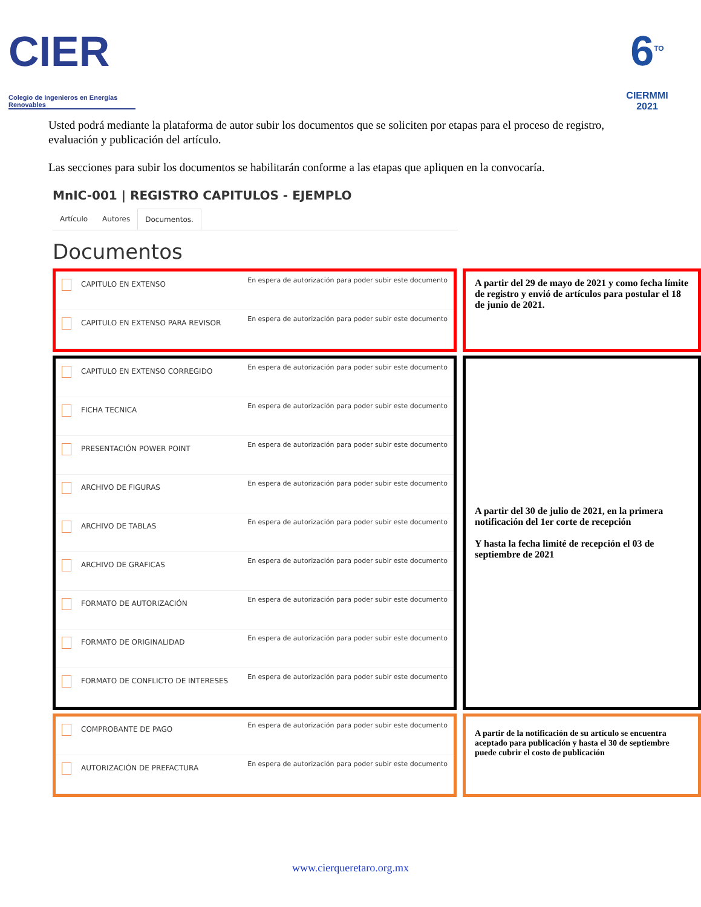CIER
Colegio de Ingenieros en Energías Renovables
6<sup>TO</sup>
CIERMMI
2021
Usted podrá mediante la plataforma de autor subir los documentos que se soliciten por etapas para el proceso de registro, evaluación y publicación del artículo.
Las secciones para subir los documentos se habilitarán conforme a las etapas que apliquen en la convocaría.
MnIC-001 | REGISTRO CAPITULOS - EJEMPLO
Artículo Autores Documentos.
Documentos
CAPITULO EN EXTENSO En espera de autorización para poder subir este documento
CAPITULO EN EXTENSO PARA REVISOR En espera de autorización para poder subir este documento
A partir del 29 de mayo de 2021 y como fecha límite de registro y envió de artículos para postular el 18 de junio de 2021.
CAPITULO EN EXTENSO CORREGIDO En espera de autorización para poder subir este documento
FICHA TECNICA En espera de autorización para poder subir este documento
PRESENTACIÓN POWER POINT En espera de autorización para poder subir este documento
ARCHIVO DE FIGURAS En espera de autorización para poder subir este documento
ARCHIVO DE TABLAS En espera de autorización para poder subir este documento
ARCHIVO DE GRAFICAS En espera de autorización para poder subir este documento
FORMATO DE AUTORIZACIÓN En espera de autorización para poder subir este documento
FORMATO DE ORIGINALIDAD En espera de autorización para poder subir este documento
FORMATO DE CONFLICTO DE INTERESES En espera de autorización para poder subir este documento
A partir del 30 de julio de 2021, en la primera notificación del 1er corte de recepción
Y hasta la fecha limité de recepción el 03 de septiembre de 2021
COMPROBANTE DE PAGO En espera de autorización para poder subir este documento
AUTORIZACIÓN DE PREFACTURA En espera de autorización para poder subir este documento
A partir de la notificación de su artículo se encuentra aceptado para publicación y hasta el 30 de septiembre puede cubrir el costo de publicación
www.cierqueretaro.org.mx